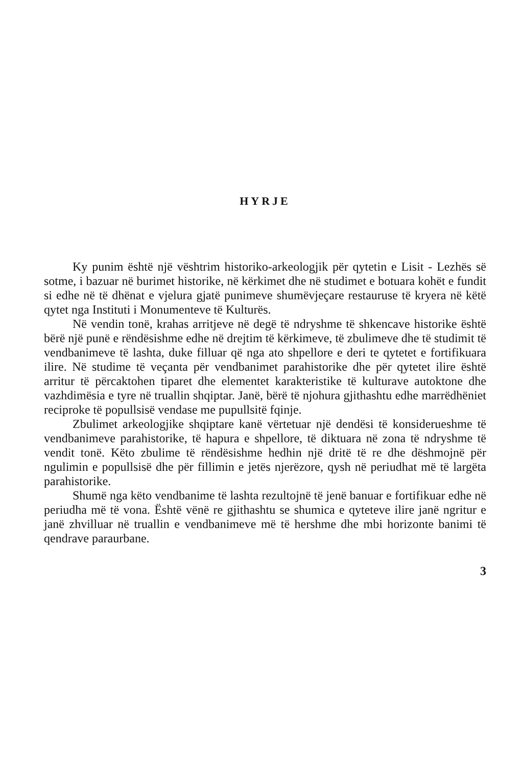HYRJE
Ky punim është një vështrim historiko-arkeologjik për qytetin e Lisit - Lezhës së sotme, i bazuar në burimet historike, në kërkimet dhe në studimet e botuara kohët e fundit si edhe në të dhënat e vjelura gjatë punimeve shumëvjeçare restauruse të kryera në këtë qytet nga Instituti i Monumenteve të Kulturës.
Në vendin tonë, krahas arritjeve në degë të ndryshme të shkencave historike është bërë një punë e rëndësishme edhe në drejtim të kërkimeve, të zbulimeve dhe të studimit të vendbanimeve të lashta, duke filluar që nga ato shpellore e deri te qytetet e fortifikuara ilire. Në studime të veçanta për vendbanimet parahistorike dhe për qytetet ilire është arritur të përcaktohen tiparet dhe elementet karakteristike të kulturave autoktone dhe vazhdimësia e tyre në truallin shqiptar. Janë, bërë të njohura gjithashtu edhe marrëdhëniet reciproke të popullsisë vendase me pupullsitë fqinje.
Zbulimet arkeologjike shqiptare kanë vërtetuar një dendësi të konsiderueshme të vendbanimeve parahistorike, të hapura e shpellore, të diktuara në zona të ndryshme të vendit tonë. Këto zbulime të rëndësishme hedhin një dritë të re dhe dëshmojnë për ngulimin e popullsisë dhe për fillimin e jetës njerëzore, qysh në periudhat më të largëta parahistorike.
Shumë nga këto vendbanime të lashta rezultojnë të jenë banuar e fortifikuar edhe në periudha më të vona. Është vënë re gjithashtu se shumica e qyteteve ilire janë ngritur e janë zhvilluar në truallin e vendbanimeve më të hershme dhe mbi horizonte banimi të qendrave paraurbane.
3